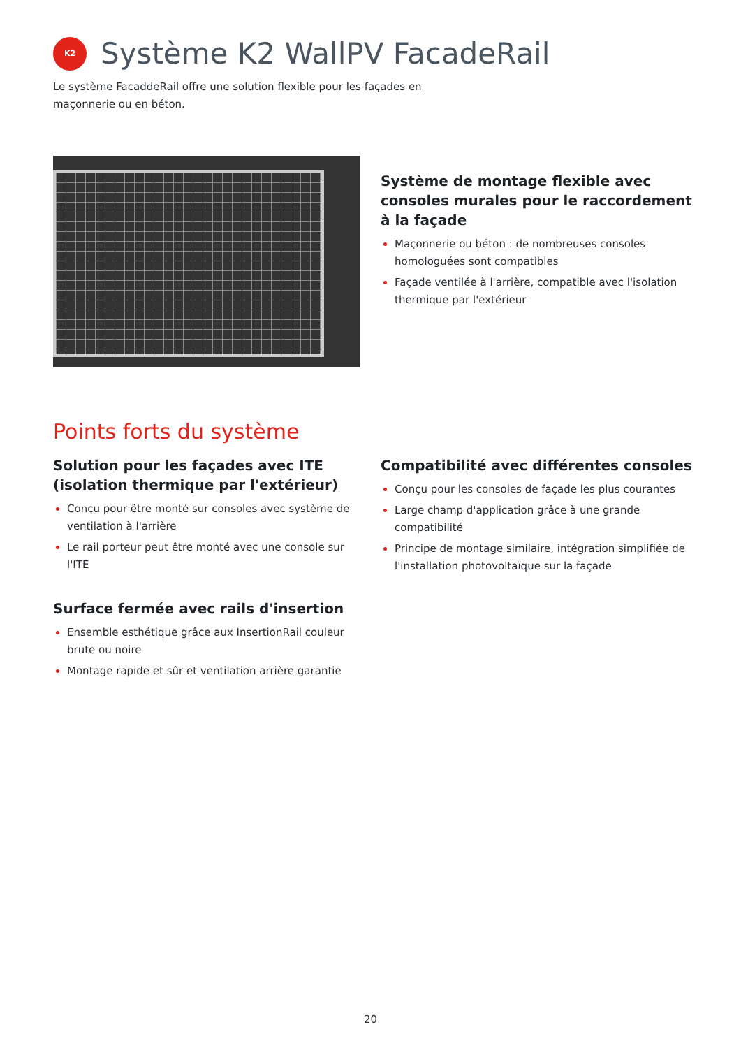K2
Système K2 WallPV FacadeRail
Le système FacaddeRail offre une solution flexible pour les façades en maçonnerie ou en béton.
Système de montage flexible avec consoles murales pour le raccordement à la façade
Maçonnerie ou béton : de nombreuses consoles homologuées sont compatibles
Façade ventilée à l'arrière, compatible avec l'isolation thermique par l'extérieur
Points forts du système
Solution pour les façades avec ITE (isolation thermique par l'extérieur)
Conçu pour être monté sur consoles avec système de ventilation à l'arrière
Le rail porteur peut être monté avec une console sur l'ITE
Surface fermée avec rails d'insertion
Ensemble esthétique grâce aux InsertionRail couleur brute ou noire
Montage rapide et sûr et ventilation arrière garantie
Compatibilité avec différentes consoles
Conçu pour les consoles de façade les plus courantes
Large champ d'application grâce à une grande compatibilité
Principe de montage similaire, intégration simplifiée de l'installation photovoltaïque sur la façade
20